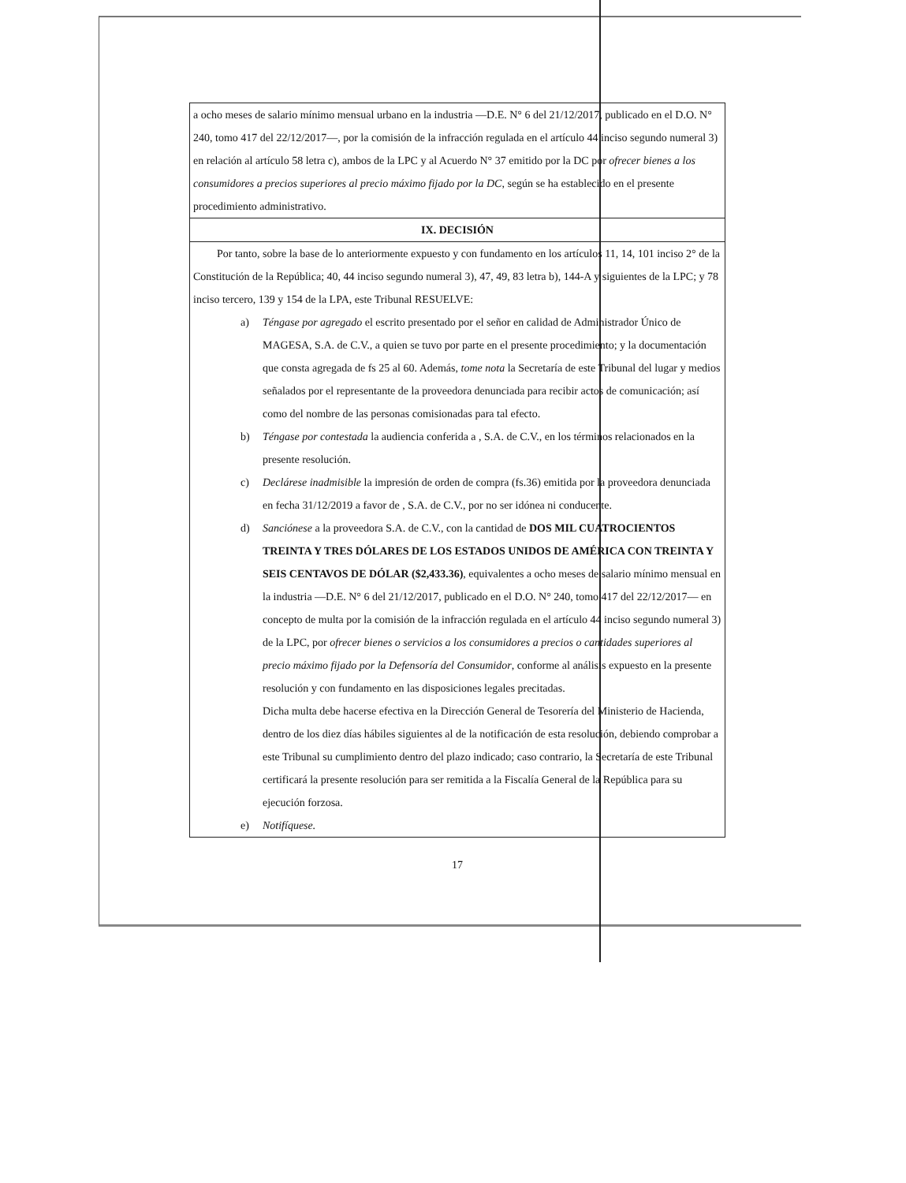a ocho meses de salario mínimo mensual urbano en la industria —D.E. N° 6 del 21/12/2017, publicado en el D.O. N° 240, tomo 417 del 22/12/2017—, por la comisión de la infracción regulada en el artículo 44 inciso segundo numeral 3) en relación al artículo 58 letra c), ambos de la LPC y al Acuerdo N° 37 emitido por la DC por ofrecer bienes a los consumidores a precios superiores al precio máximo fijado por la DC, según se ha establecido en el presente procedimiento administrativo.
IX. DECISIÓN
Por tanto, sobre la base de lo anteriormente expuesto y con fundamento en los artículos 11, 14, 101 inciso 2° de la Constitución de la República; 40, 44 inciso segundo numeral 3), 47, 49, 83 letra b), 144-A y siguientes de la LPC; y 78 inciso tercero, 139 y 154 de la LPA, este Tribunal RESUELVE:
a) Téngase por agregado el escrito presentado por el señor en calidad de Administrador Único de MAGESA, S.A. de C.V., a quien se tuvo por parte en el presente procedimiento; y la documentación que consta agregada de fs 25 al 60. Además, tome nota la Secretaría de este Tribunal del lugar y medios señalados por el representante de la proveedora denunciada para recibir actos de comunicación; así como del nombre de las personas comisionadas para tal efecto.
b) Téngase por contestada la audiencia conferida a , S.A. de C.V., en los términos relacionados en la presente resolución.
c) Declárese inadmisible la impresión de orden de compra (fs.36) emitida por la proveedora denunciada en fecha 31/12/2019 a favor de , S.A. de C.V., por no ser idónea ni conducente.
d) Sanciónese a la proveedora S.A. de C.V., con la cantidad de DOS MIL CUATROCIENTOS TREINTA Y TRES DÓLARES DE LOS ESTADOS UNIDOS DE AMÉRICA CON TREINTA Y SEIS CENTAVOS DE DÓLAR ($2,433.36), equivalentes a ocho meses de salario mínimo mensual en la industria —D.E. N° 6 del 21/12/2017, publicado en el D.O. N° 240, tomo 417 del 22/12/2017— en concepto de multa por la comisión de la infracción regulada en el artículo 44 inciso segundo numeral 3) de la LPC, por ofrecer bienes o servicios a los consumidores a precios o cantidades superiores al precio máximo fijado por la Defensoría del Consumidor, conforme al análisis expuesto en la presente resolución y con fundamento en las disposiciones legales precitadas.
Dicha multa debe hacerse efectiva en la Dirección General de Tesorería del Ministerio de Hacienda, dentro de los diez días hábiles siguientes al de la notificación de esta resolución, debiendo comprobar a este Tribunal su cumplimiento dentro del plazo indicado; caso contrario, la Secretaría de este Tribunal certificará la presente resolución para ser remitida a la Fiscalía General de la República para su ejecución forzosa.
e) Notifíquese.
17